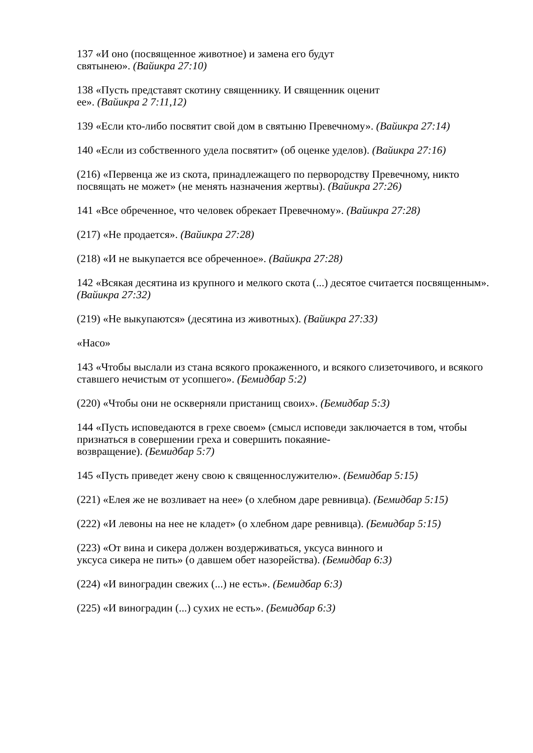137 «И оно (посвященное животное) и замена его будут
святынею». (Вайикра 27:10)
138 «Пусть представят скотину священнику. И священник оценит
ее». (Вайикра 2 7:11,12)
139 «Если кто-либо посвятит свой дом в святыню Превечному». (Вайикра 27:14)
140 «Если из собственного удела посвятит» (об оценке уделов). (Вайикра 27:16)
(216) «Первенца же из скота, принадлежащего по первородству Превечному, никто посвящать не может» (не менять назначения жертвы). (Вайикра 27:26)
141 «Все обреченное, что человек обрекает Превечному». (Вайикра 27:28)
(217) «Не продается». (Вайикра 27:28)
(218) «И не выкупается все обреченное». (Вайикра 27:28)
142 «Всякая десятина из крупного и мелкого скота (...) десятое считается посвященным». (Вайикра 27:32)
(219) «Не выкупаются» (десятина из животных). (Вайикра 27:33)
«Насо»
143 «Чтобы выслали из стана всякого прокаженного, и всякого слизеточивого, и всякого ставшего нечистым от усопшего». (Бемидбар 5:2)
(220) «Чтобы они не оскверняли пристанищ своих». (Бемидбар 5:3)
144 «Пусть исповедаются в грехе своем» (смысл исповеди заключается в том, чтобы признаться в совершении греха и совершить покаяние-
возвращение). (Бемидбар 5:7)
145 «Пусть приведет жену свою к священнослужителю». (Бемидбар 5:15)
(221) «Елея же не возливает на нее» (о хлебном даре ревнивца). (Бемидбар 5:15)
(222) «И левоны на нее не кладет» (о хлебном даре ревнивца). (Бемидбар 5:15)
(223) «От вина и сикера должен воздерживаться, уксуса винного и
уксуса сикера не пить» (о давшем обет назорейства). (Бемидбар 6:3)
(224) «И виноградин свежих (...) не есть». (Бемидбар 6:3)
(225) «И виноградин (...) сухих не есть». (Бемидбар 6:3)